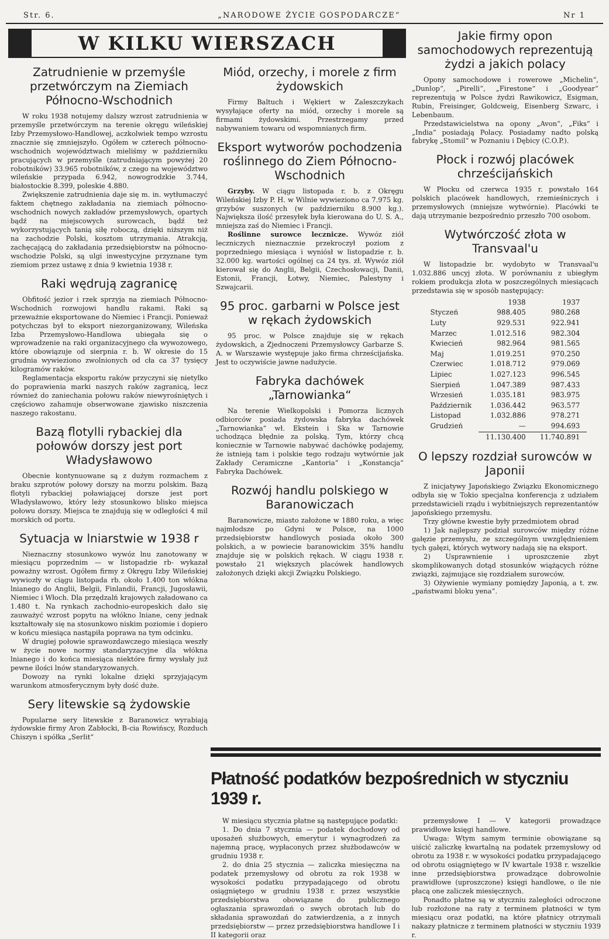Str. 6. „NARODOWE ŻYCIE GOSPODARCZE“Nr 1
W KILKU WIERSZACH
Zatrudnienie w przemyśle przetwórczym na Ziemiach Północno-Wschodnich
W roku 1938 notujemy dalszy wzrost zatrudnienia w przemyśle przetwórczym na terenie okręgu wileńskiej Izby Przemysłowo-Handlowej, aczkolwiek tempo wzrostu znacznie się zmniejszyło. Ogółem w czterech północno-wschodnich województwach mieliśmy w październiku pracujących w przemyśle (zatrudniającym powyżej 20 robotników) 33.965 robotników, z czego na województwo wileńskie przypada 6.942, nowogrodzkie 3.744, białostockie 8.399, poleskie 4.880.
Zwiększenie zatrudnienia daje się m. in. wytłumaczyć faktem chętnego zakładania na ziemiach północno-wschodnich nowych zakładów przemysłowych, opartych bądź na miejscowych surowcach, bądź też wykorzystujących tanią siłę roboczą, dzięki niższym niż na zachodzie Polski, kosztom utrzymania. Atrakcją, zachęcającą do zakładania przedsiębiorstw na północno-wschodzie Polski, są ulgi inwestycyjne przyznane tym ziemiom przez ustawę z dnia 9 kwietnia 1938 r.
Raki wędrują zagranicę
Obfitość jezior i rzek sprzyja na ziemiach Północno-Wschodnich rozwojowi handlu rakami. Raki są przeważnie eksportowane do Niemiec i Francji. Ponieważ potychczas był to eksport niezorganizowany, Wileńska Izba Przemysłowo-Handlowa ubiegała się o wprowadzenie na raki organizacyjnego cła wywozowego, które obowiązuje od sierpnia r. b. W okresie do 15 grudnia wywieziono zwolnionych od cła ca 37 tysięcy kilogramów raków.
Reglamentacja eksportu raków przyczyni się nietylko do poprawienia marki naszych raków zagranicą, lecz również do zaniechania połowu raków niewyrośniętych i częściowo zahamuje obserwowane zjawisko niszczenia naszego rakostanu.
Bazą flotylli rybackiej dla połowów dorszy jest port Władysławowo
Obecnie kontynuowane są z dużym rozmachem z braku szprotów połowy dorszy na morzu polskim. Bazą flotyli rybackiej poławiającej dorsze jest port Władysławowo, który leży stosunkowo blisko miejsca połowu dorszy. Miejsca te znajdują się w odległości 4 mil morskich od portu.
Sytuacja w lniarstwie w 1938 r
Nieznaczny stosunkowo wywóz lnu zanotowany w miesiącu poprzednim — w listopadzie rb- wykazał poważny wzrost. Ogółem firmy z Okręgu Izby Wileńskiej wywiozły w ciągu listopada rb. około 1.400 ton włókna lnianego do Anglii, Belgii, Finlandii, Francji, Jugosławii, Niemiec i Włoch. Dla przędzalń krajowych załadowano ca 1.480 t. Na rynkach zachodnio-europeskich dało się zauważyć wzrost popytu na włókno lniane, ceny jednak kształtowały się na stosunkowo niskim poziomie i dopiero w końcu miesiąca nastąpiła poprawa na tym odcinku.
W drugiej połowie sprawozdawczego miesiąca weszły w życie nowe normy standaryzacyjne dla włókna lnianego i do końca miesiąca niektóre firmy wysłały już pewne ilości lnów standaryzowanych.
Dowozy na rynki lokalne dzięki sprzyjającym warunkom atmosferycznym były dość duże.
Sery litewskie są żydowskie
Popularne sery litewskie z Baranowicz wyrabiają żydowskie firmy Aron Zabłocki, B-cia Rowińscy, Rozduch Chiszyn i spółka „Serlit“
Miód, orzechy, i morele z firm żydowskich
Firmy Baltuch i Wękiert w Zaleszczykach wysyłające oferty na miód, orzechy i morele są firmami żydowskimi. Przestrzegamy przed nabywaniem towaru od wspomnianych firm.
Eksport wytworów pochodzenia roślinnego do Ziem Północno-Wschodnich
Grzyby. W ciągu listopada r. b. z Okręgu Wileńskiej Izby P. H. w Wilnie wywieziono ca 7.975 kg. grzybów suszonych (w październiku 8.900 kg.). Największa ilość przesyłek była kierowana do U. S. A., mniejsza zaś do Niemiec i Francji.
Roślinne surowce lecznicze. Wywóz ziół leczniczych nieznacznie przekroczył poziom z poprzedniego miesiąca i wyniósł w listopadzie r. b. 32.000 kg. wartości ogólnej ca 24 tys. zł. Wywóz ziół kierował się do Anglii, Belgii, Czechosłowacji, Danii, Estonii, Francji, Łotwy, Niemiec, Palestyny i Szwajcarii.
95 proc. garbarni w Polsce jest w rękach żydowskich
95 proc. w Polsce znajduje się w rękach żydowskich, a Zjednoczeni Przemysłowcy Garbarze S. A. w Warszawie występuje jako firma chrześcijańska. Jest to oczywiście jawne nadużycie.
Fabryka dachówek „Tarnowianka“
Na terenie Wielkopolski i Pomorza licznych odbiorców posiada żydowska fabryka dachówek „Tarnowianka“ wł. Ekstein i Ska w Tarnowie uchodząca błędnie za polską. Tym, którzy chcą koniecznie w Tarnowie nabywać dachówkę podajemy, że istnieją tam i polskie tego rodzaju wytwórnie jak Zakłady Ceramiczne „Kantoria“ i „Konstancja“ Fabryka Dachówek.
Rozwój handlu polskiego w Baranowiczach
Baranowicze, miasto założone w 1880 roku, a więc najmłodsze po Gdyni w Polsce, na 1000 przedsiębiorstw handlowych posiada około 300 polskich, a w powiecie baranowickim 35% handlu znajduje się w polskich rękach. W ciągu 1938 r. powstało 21 większych placówek handlowych założonych dzięki akcji Związku Polskiego.
Jakie firmy opon samochodowych reprezentują żydzi a jakich polacy
Opony samochodowe i rowerowe „Michelin“, „Dunlop“, „Pirelli“, „Firestone“ i „Goodyear“ reprezentują w Polsce żydzi Rawikowicz, Esigman, Rubin, Freisinger, Goldcweig, Eisenberg Szwarc, i Lebenbaum.
Przedstawicielstwa na opony „Avon“, „Fiks“ i „India“ posiadają Polacy. Posiadamy nadto polską fabrykę „Stomil“ w Poznaniu i Dębicy (C.O.P.).
Płock i rozwój placówek chrześcijańskich
W Płocku od czerwca 1935 r. powstało 164 polskich placówek handlowych, rzemieśniczych i przemysłowych (mniejsze wytwórnie). Placówki te dają utrzymanie bezpośrednio przeszło 700 osobom.
Wytwórczość złota w Transvaal'u
W listopadzie br. wydobyto w Transvaal'u 1.032.886 uncyj złota. W porównaniu z ubiegłym rokiem produkcja złota w poszczególnych miesiącach przedstawia się w sposób następujący:
| | 1938 | 1937 |
| --- | --- | --- |
| Styczeń | 988.405 | 980.268 |
| Luty | 929.531 | 922.941 |
| Marzec | 1.012.516 | 982.304 |
| Kwiecień | 982.964 | 981.565 |
| Maj | 1.019.251 | 970.250 |
| Czerwiec | 1.018.712 | 979.069 |
| Lipiec | 1.027.123 | 996.545 |
| Sierpień | 1.047.389 | 987.433 |
| Wrzesień | 1.035.181 | 983.975 |
| Październik | 1.036.442 | 963.577 |
| Listopad | 1.032.886 | 978.271 |
| Grudzień | — | 994.693 |
| | 11.130.400 | 11.740.891 |
O lepszy rozdział surowców w Japonii
Z inicjatywy Japońskiego Związku Ekonomicznego odbyła się w Tokio specjalna konferencja z udziałem przedstawicieli rządu i wybitniejszych reprezentantów japońskiego przemysłu.
Trzy główne kwestie były przedmiotem obrad
1) Jak najlepszy podział surowców między różne gałęzie przemysłu, ze szczególnym uwzględnieniem tych gałęzi, których wytwory nadają się na eksport.
2) Usprawnienie i uproszczenie zbyt skomplikowanych dotąd stosunków wiążących różne związki, zajmujące się rozdziałem surowców.
3) Ożywienie wymiany pomiędzy Japonią, a t. zw. „państwami bloku yena“.
Płatność podatków bezpośrednich w styczniu 1939 r.
W miesiącu stycznia płatne są następujące podatki:
1. Do dnia 7 stycznia — podatek dochodowy od uposażeń służbowych, emerytur i wynagrodzeń za najemną pracę, wypłaconych przez służbodawców w grudniu 1938 r.
2. do dnia 25 stycznia — zaliczka miesięczna na podatek przemysłowy od obrotu za rok 1938 w wysokości podatku przypadającego od obrotu osiągniętego w grudniu 1938 r. przez wszystkie przedsiębiorstwa obowiązane do publicznego ogłaszania sprawozdań o swych obrotach lub do składania sprawozdań do zatwierdzenia, a z innych przedsiębiorstw — przez przedsiębiorstwa handlowe I i II kategorii oraz
przemysłowe I — V kategorii prowadzące prawidłowe księgi handlowe.
Uwaga: Wtym samym terminie obowiązane są uiścić zaliczkę kwartalną na podatek przemysłowy od obrotu za 1938 r. w wysokości podatku przypadającego od obrotu osiągniętego w IV kwartale 1938 r. wszelkie inne przedsiębiorstwa prowadzące dobrowolnie prawidłowe (uproszczone) księgi handlowe, o ile nie płacą one zaliczek miesięcznych.
Ponadto płatne są w styczniu zaległości odroczone lub rozłożone na raty z terminem płatności w tym miesiącu oraz podatki, na które płatnicy otrzymali nakazy płatnicze z terminem płatności w styczniu 1939 r.